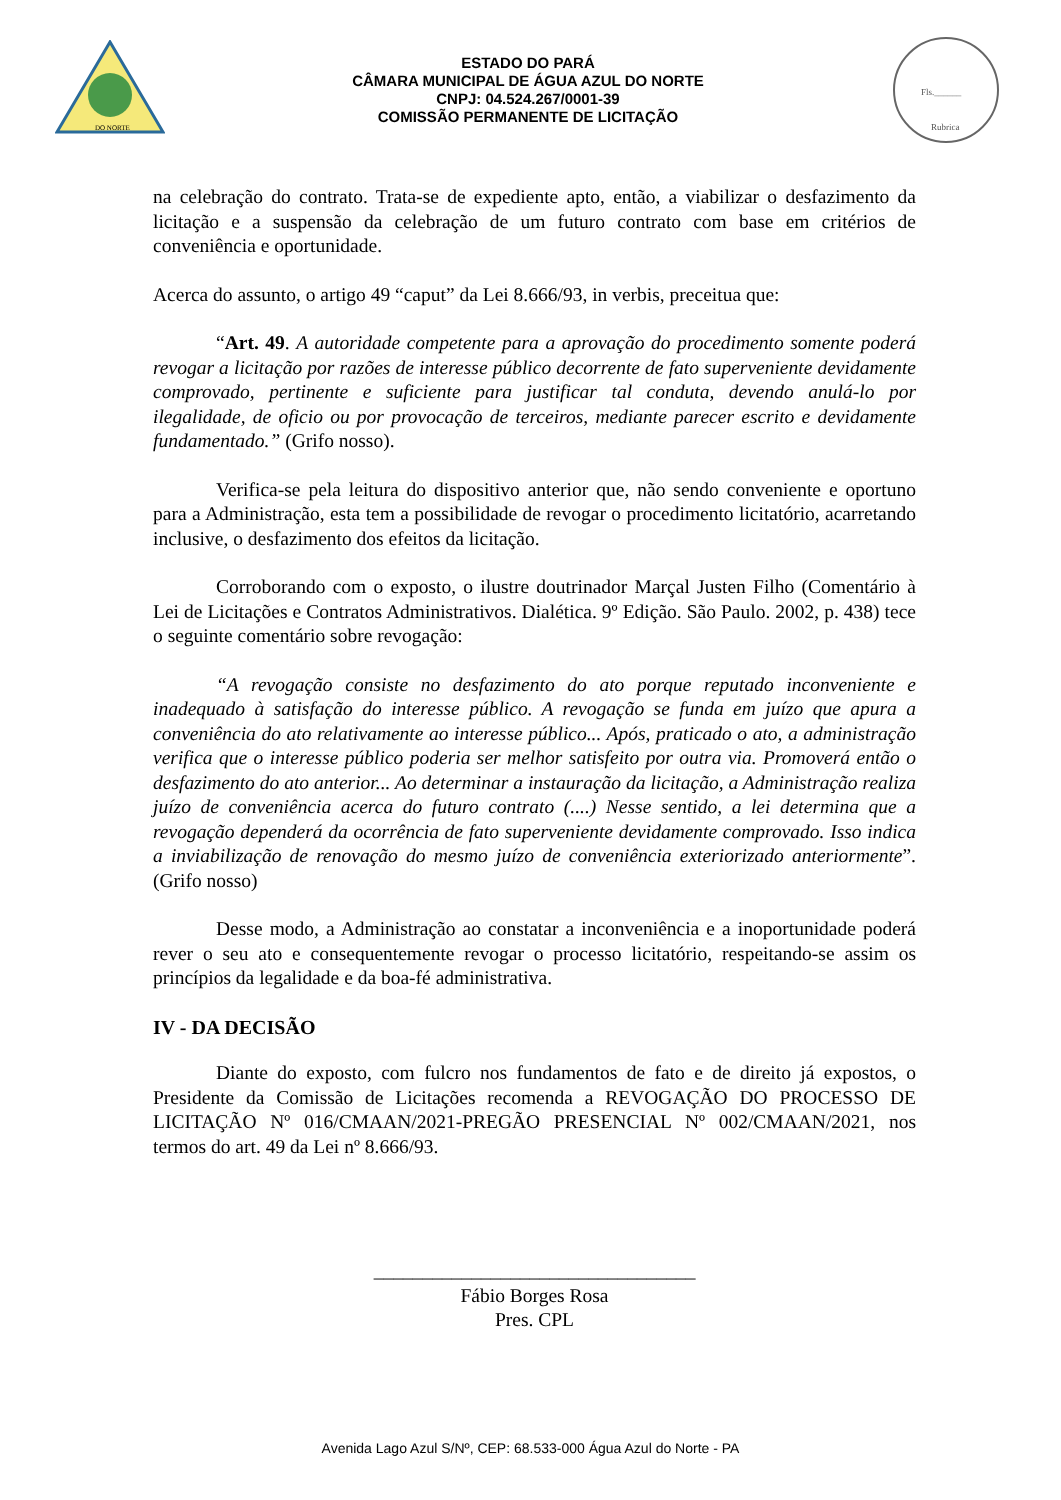DO NORTE
ESTADO DO PARÁ
CÂMARA MUNICIPAL DE ÁGUA AZUL DO NORTE
CNPJ: 04.524.267/0001-39
COMISSÃO PERMANENTE DE LICITAÇÃO
Fls.______
Rubrica
na celebração do contrato. Trata-se de expediente apto, então, a viabilizar o desfazimento da licitação e a suspensão da celebração de um futuro contrato com base em critérios de conveniência e oportunidade.
Acerca do assunto, o artigo 49 “caput” da Lei 8.666/93, in verbis, preceitua que:
“Art. 49. A autoridade competente para a aprovação do procedimento somente poderá revogar a licitação por razões de interesse público decorrente de fato superveniente devidamente comprovado, pertinente e suficiente para justificar tal conduta, devendo anulá-lo por ilegalidade, de oficio ou por provocação de terceiros, mediante parecer escrito e devidamente fundamentado.” (Grifo nosso).
Verifica-se pela leitura do dispositivo anterior que, não sendo conveniente e oportuno para a Administração, esta tem a possibilidade de revogar o procedimento licitatório, acarretando inclusive, o desfazimento dos efeitos da licitação.
Corroborando com o exposto, o ilustre doutrinador Marçal Justen Filho (Comentário à Lei de Licitações e Contratos Administrativos. Dialética. 9º Edição. São Paulo. 2002, p. 438) tece o seguinte comentário sobre revogação:
“A revogação consiste no desfazimento do ato porque reputado inconveniente e inadequado à satisfação do interesse público. A revogação se funda em juízo que apura a conveniência do ato relativamente ao interesse público... Após, praticado o ato, a administração verifica que o interesse público poderia ser melhor satisfeito por outra via. Promoverá então o desfazimento do ato anterior... Ao determinar a instauração da licitação, a Administração realiza juízo de conveniência acerca do futuro contrato (....) Nesse sentido, a lei determina que a revogação dependerá da ocorrência de fato superveniente devidamente comprovado. Isso indica a inviabilização de renovação do mesmo juízo de conveniência exteriorizado anteriormente”. (Grifo nosso)
Desse modo, a Administração ao constatar a inconveniência e a inoportunidade poderá rever o seu ato e consequentemente revogar o processo licitatório, respeitando-se assim os princípios da legalidade e da boa-fé administrativa.
IV - DA DECISÃO
Diante do exposto, com fulcro nos fundamentos de fato e de direito já expostos, o Presidente da Comissão de Licitações recomenda a REVOGAÇÃO DO PROCESSO DE LICITAÇÃO Nº 016/CMAAN/2021-PREGÃO PRESENCIAL Nº 002/CMAAN/2021, nos termos do art. 49 da Lei nº 8.666/93.
_________________________________
Fábio Borges Rosa
Pres. CPL
Avenida Lago Azul S/Nº, CEP: 68.533-000 Água Azul do Norte - PA